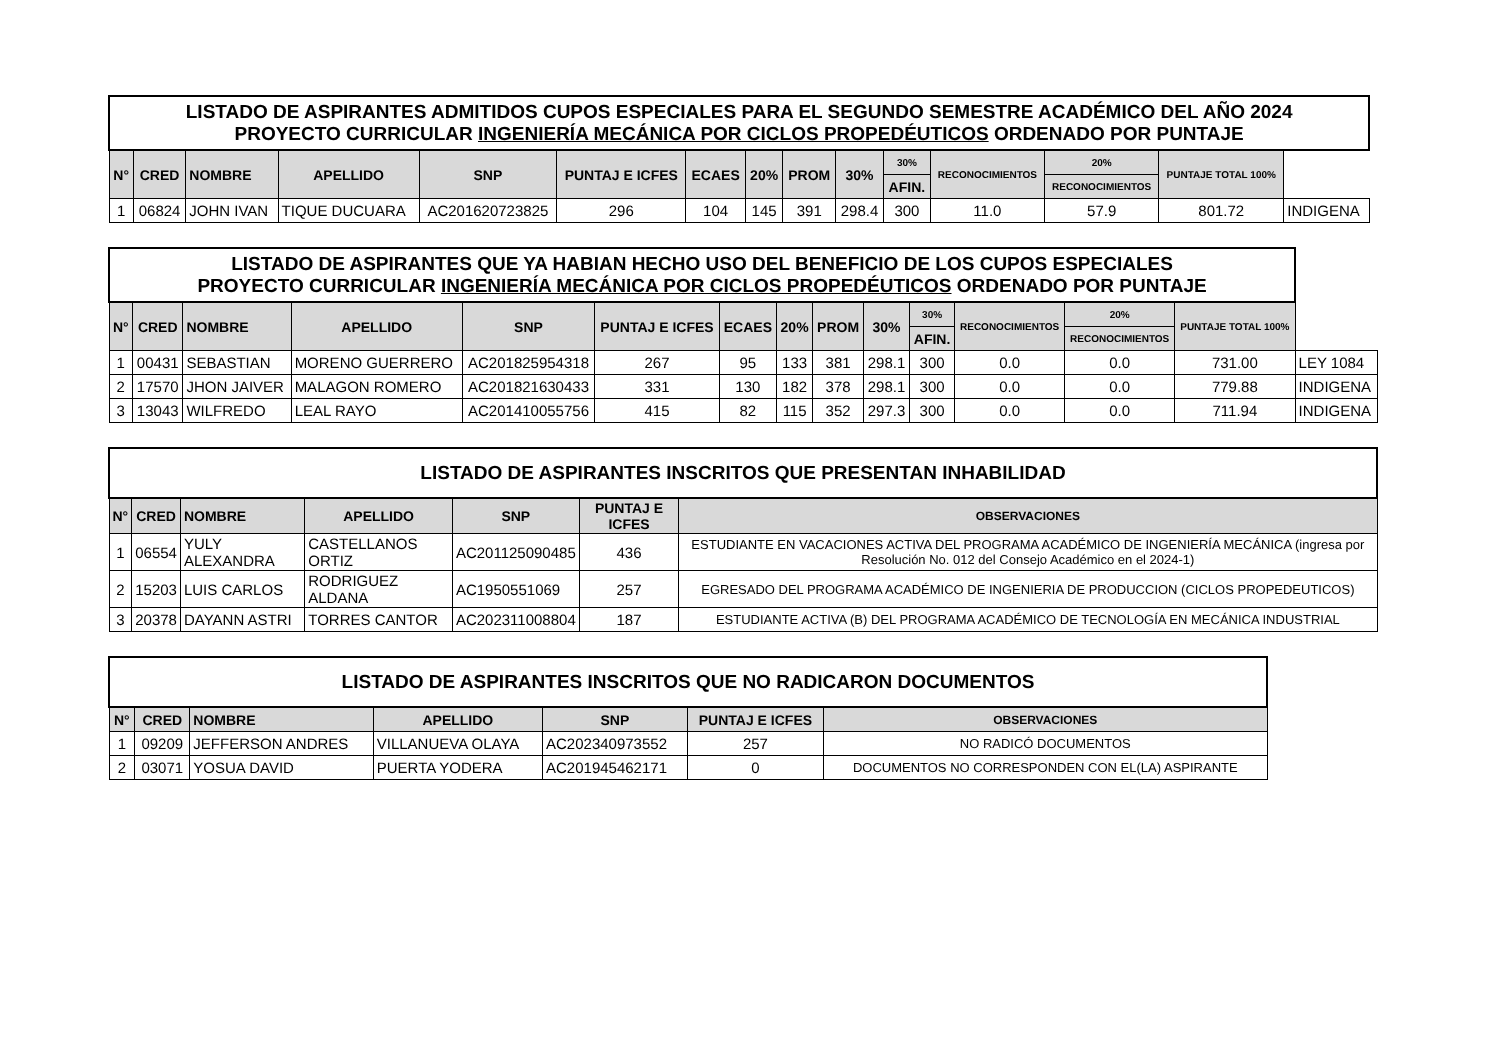| LISTADO DE ASPIRANTES ADMITIDOS CUPOS ESPECIALES PARA EL SEGUNDO SEMESTRE ACADÉMICO DEL AÑO 2024 PROYECTO CURRICULAR INGENIERÍA MECÁNICA POR CICLOS PROPEDÉUTICOS ORDENADO POR PUNTAJE | | | | | | | | | | | | | | | |
| N° | CRED | NOMBRE | APELLIDO | SNP | PUNTAJ E ICFES | ECAES | 20% | PROM | 30% | 30% | RECONOCIMIENTOS | 20% | PUNTAJE TOTAL 100% | | |
| | | | | | | | | | | AFIN. | | RECONOCIMIENTOS | | | |
| 1 | 06824 | JOHN IVAN | TIQUE DUCUARA | AC201620723825 | 296 | 104 | 145 | 391 | 298.4 | 300 | 11.0 | 57.9 | 801.72 | INDIGENA | |
| LISTADO DE ASPIRANTES QUE YA HABIAN HECHO USO DEL BENEFICIO DE LOS CUPOS ESPECIALES PROYECTO CURRICULAR INGENIERÍA MECÁNICA POR CICLOS PROPEDÉUTICOS ORDENADO POR PUNTAJE | | | | | | | | | | | | | | |
| N° | CRED | NOMBRE | APELLIDO | SNP | PUNTAJ E ICFES | ECAES | 20% | PROM | 30% | 30% | RECONOCIMIENTOS | 20% | PUNTAJE TOTAL 100% | |
| | | | | | | | | | | AFIN. | | RECONOCIMIENTOS | | |
| 1 | 00431 | SEBASTIAN | MORENO GUERRERO | AC201825954318 | 267 | 95 | 133 | 381 | 298.1 | 300 | 0.0 | 0.0 | 731.00 | LEY 1084 |
| 2 | 17570 | JHON JAIVER | MALAGON ROMERO | AC201821630433 | 331 | 130 | 182 | 378 | 298.1 | 300 | 0.0 | 0.0 | 779.88 | INDIGENA |
| 3 | 13043 | WILFREDO | LEAL RAYO | AC201410055756 | 415 | 82 | 115 | 352 | 297.3 | 300 | 0.0 | 0.0 | 711.94 | INDIGENA |
| LISTADO DE ASPIRANTES INSCRITOS QUE PRESENTAN INHABILIDAD | | | | | | |
| N° | CRED | NOMBRE | APELLIDO | SNP | PUNTAJ E ICFES | OBSERVACIONES |
| 1 | 06554 | YULY ALEXANDRA | CASTELLANOS ORTIZ | AC201125090485 | 436 | ESTUDIANTE EN VACACIONES ACTIVA DEL PROGRAMA ACADÉMICO DE INGENIERÍA MECÁNICA (ingresa por Resolución No. 012 del Consejo Académico en el 2024-1) |
| 2 | 15203 | LUIS CARLOS | RODRIGUEZ ALDANA | AC1950551069 | 257 | EGRESADO DEL PROGRAMA ACADÉMICO DE INGENIERIA DE PRODUCCION (CICLOS PROPEDEUTICOS) |
| 3 | 20378 | DAYANN ASTRI | TORRES CANTOR | AC202311008804 | 187 | ESTUDIANTE ACTIVA (B) DEL PROGRAMA ACADÉMICO DE TECNOLOGÍA EN MECÁNICA INDUSTRIAL |
| LISTADO DE ASPIRANTES INSCRITOS QUE NO RADICARON DOCUMENTOS | | | | | | |
| N° | CRED | NOMBRE | APELLIDO | SNP | PUNTAJ E ICFES | OBSERVACIONES |
| 1 | 09209 | JEFFERSON ANDRES | VILLANUEVA OLAYA | AC202340973552 | 257 | NO RADICÓ DOCUMENTOS |
| 2 | 03071 | YOSUA DAVID | PUERTA YODERA | AC201945462171 | 0 | DOCUMENTOS NO CORRESPONDEN CON EL(LA) ASPIRANTE |